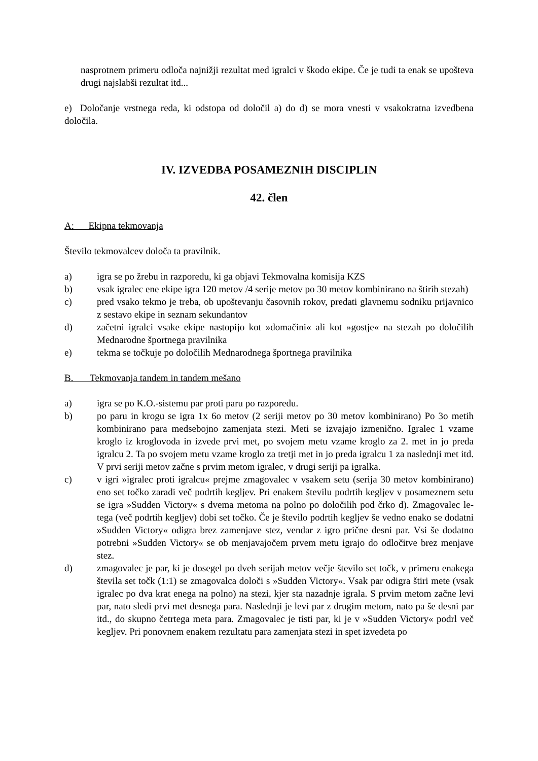nasprotnem primeru odloča najnižji rezultat med igralci v škodo ekipe. Če je tudi ta enak se upošteva drugi najslabši rezultat itd...
e) Določanje vrstnega reda, ki odstopa od določil a) do d) se mora vnesti v vsakokratna izvedbena določila.
IV. IZVEDBA POSAMEZNIH DISCIPLIN
42. člen
A: Ekipna tekmovanja
Število tekmovalcev določa ta pravilnik.
a) igra se po žrebu in razporedu, ki ga objavi Tekmovalna komisija KZS
b) vsak igralec ene ekipe igra 120 metov /4 serije metov po 30 metov kombinirano na štirih stezah)
c) pred vsako tekmo je treba, ob upoštevanju časovnih rokov, predati glavnemu sodniku prijavnico z sestavo ekipe in seznam sekundantov
d) začetni igralci vsake ekipe nastopijo kot »domačini« ali kot »gostje« na stezah po določilih Mednarodne športnega pravilnika
e) tekma se točkuje po določilih Mednarodnega športnega pravilnika
B. Tekmovanja tandem in tandem mešano
a) igra se po K.O.-sistemu par proti paru po razporedu.
b) po paru in krogu se igra 1x 6o metov (2 seriji metov po 30 metov kombinirano) Po 3o metih kombinirano para medsebojno zamenjata stezi. Meti se izvajajo izmenično. Igralec 1 vzame kroglo iz kroglovoda in izvede prvi met, po svojem metu vzame kroglo za 2. met in jo preda igralcu 2. Ta po svojem metu vzame kroglo za tretji met in jo preda igralcu 1 za naslednji met itd. V prvi seriji metov začne s prvim metom igralec, v drugi seriji pa igralka.
c) v igri »igralec proti igralcu« prejme zmagovalec v vsakem setu (serija 30 metov kombinirano) eno set točko zaradi več podrtih kegljev. Pri enakem številu podrtih kegljev v posameznem setu se igra »Sudden Victory« s dvema metoma na polno po določilih pod črko d). Zmagovalec le-tega (več podrtih kegljev) dobi set točko. Če je število podrtih kegljev še vedno enako se dodatni »Sudden Victory« odigra brez zamenjave stez, vendar z igro prične desni par. Vsi še dodatno potrebni »Sudden Victory« se ob menjavajočem prvem metu igrajo do odločitve brez menjave stez.
d) zmagovalec je par, ki je dosegel po dveh serijah metov večje število set točk, v primeru enakega števila set točk (1:1) se zmagovalca določi s »Sudden Victory«. Vsak par odigra štiri mete (vsak igralec po dva krat enega na polno) na stezi, kjer sta nazadnje igrala. S prvim metom začne levi par, nato sledi prvi met desnega para. Naslednji je levi par z drugim metom, nato pa še desni par itd., do skupno četrtega meta para. Zmagovalec je tisti par, ki je v »Sudden Victory« podrl več kegljev. Pri ponovnem enakem rezultatu para zamenjata stezi in spet izvedeta po